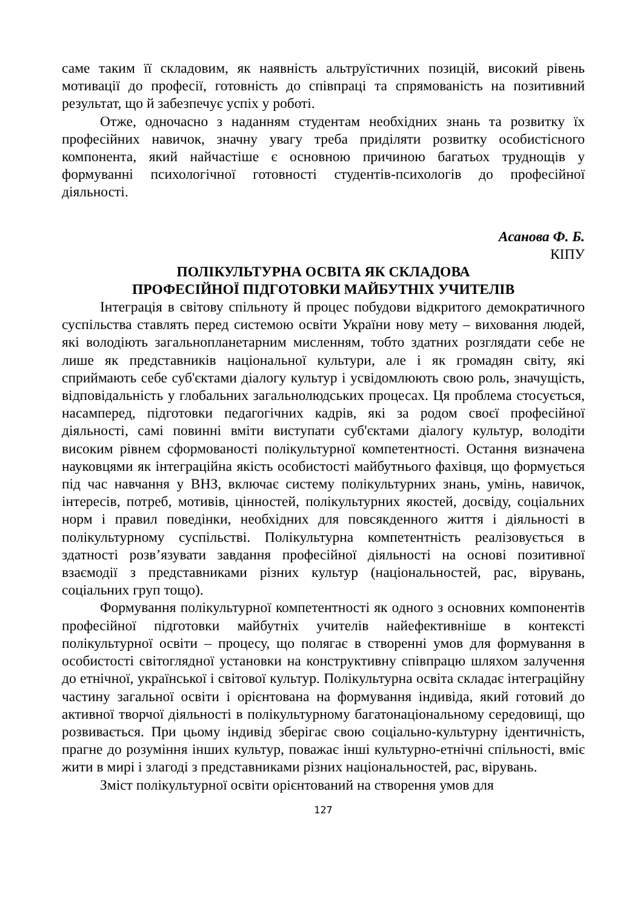саме таким її складовим, як наявність альтруїстичних позицій, високий рівень мотивації до професії, готовність до співпраці та спрямованість на позитивний результат, що й забезпечує успіх у роботі.
Отже, одночасно з наданням студентам необхідних знань та розвитку їх професійних навичок, значну увагу треба приділяти розвитку особистісного компонента, який найчастіше є основною причиною багатьох труднощів у формуванні психологічної готовності студентів-психологів до професійної діяльності.
Асанова Ф. Б.
КІПУ
ПОЛІКУЛЬТУРНА ОСВІТА ЯК СКЛАДОВА
ПРОФЕСІЙНОЇ ПІДГОТОВКИ МАЙБУТНІХ УЧИТЕЛІВ
Інтеграція в світову спільноту й процес побудови відкритого демократичного суспільства ставлять перед системою освіти України нову мету – виховання людей, які володіють загальнопланетарним мисленням, тобто здатних розглядати себе не лише як представників національної культури, але і як громадян світу, які сприймають себе суб'єктами діалогу культур і усвідомлюють свою роль, значущість, відповідальність у глобальних загальнолюдських процесах. Ця проблема стосується, насамперед, підготовки педагогічних кадрів, які за родом своєї професійної діяльності, самі повинні вміти виступати суб'єктами діалогу культур, володіти високим рівнем сформованості полікультурної компетентності. Остання визначена науковцями як інтеграційна якість особистості майбутнього фахівця, що формується під час навчання у ВНЗ, включає систему полікультурних знань, умінь, навичок, інтересів, потреб, мотивів, цінностей, полікультурних якостей, досвіду, соціальних норм і правил поведінки, необхідних для повсякденного життя і діяльності в полікультурному суспільстві. Полікультурна компетентність реалізовується в здатності розв’язувати завдання професійної діяльності на основі позитивної взаємодії з представниками різних культур (національностей, рас, вірувань, соціальних груп тощо).
Формування полікультурної компетентності як одного з основних компонентів професійної підготовки майбутніх учителів найефективніше в контексті полікультурної освіти – процесу, що полягає в створенні умов для формування в особистості світоглядної установки на конструктивну співпрацю шляхом залучення до етнічної, української і світової культур. Полікультурна освіта складає інтеграційну частину загальної освіти і орієнтована на формування індивіда, який готовий до активної творчої діяльності в полікультурному багатонаціональному середовищі, що розвивається. При цьому індивід зберігає свою соціально-культурну ідентичність, прагне до розуміння інших культур, поважає інші культурно-етнічні спільності, вміє жити в мирі і злагоді з представниками різних національностей, рас, вірувань.
Зміст полікультурної освіти орієнтований на створення умов для
127